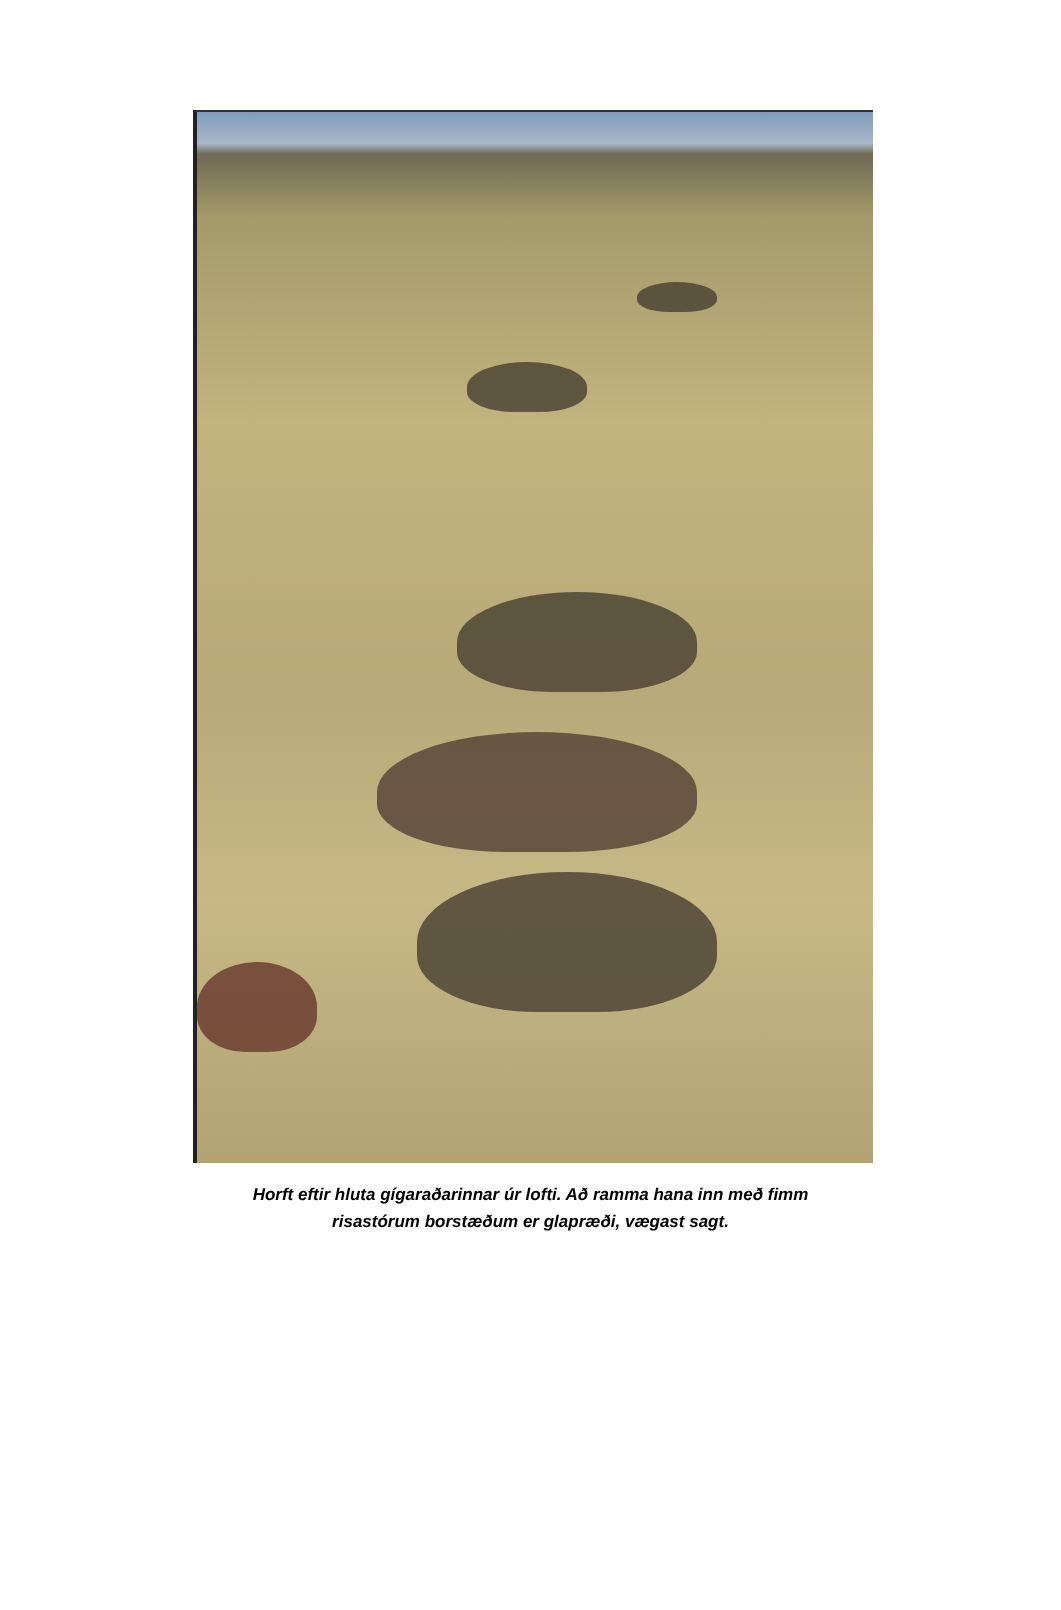Horft eftir hluta gígaraðarinnar úr lofti. Að ramma hana inn með fimm
risastórum borstæðum er glapræði, vægast sagt.